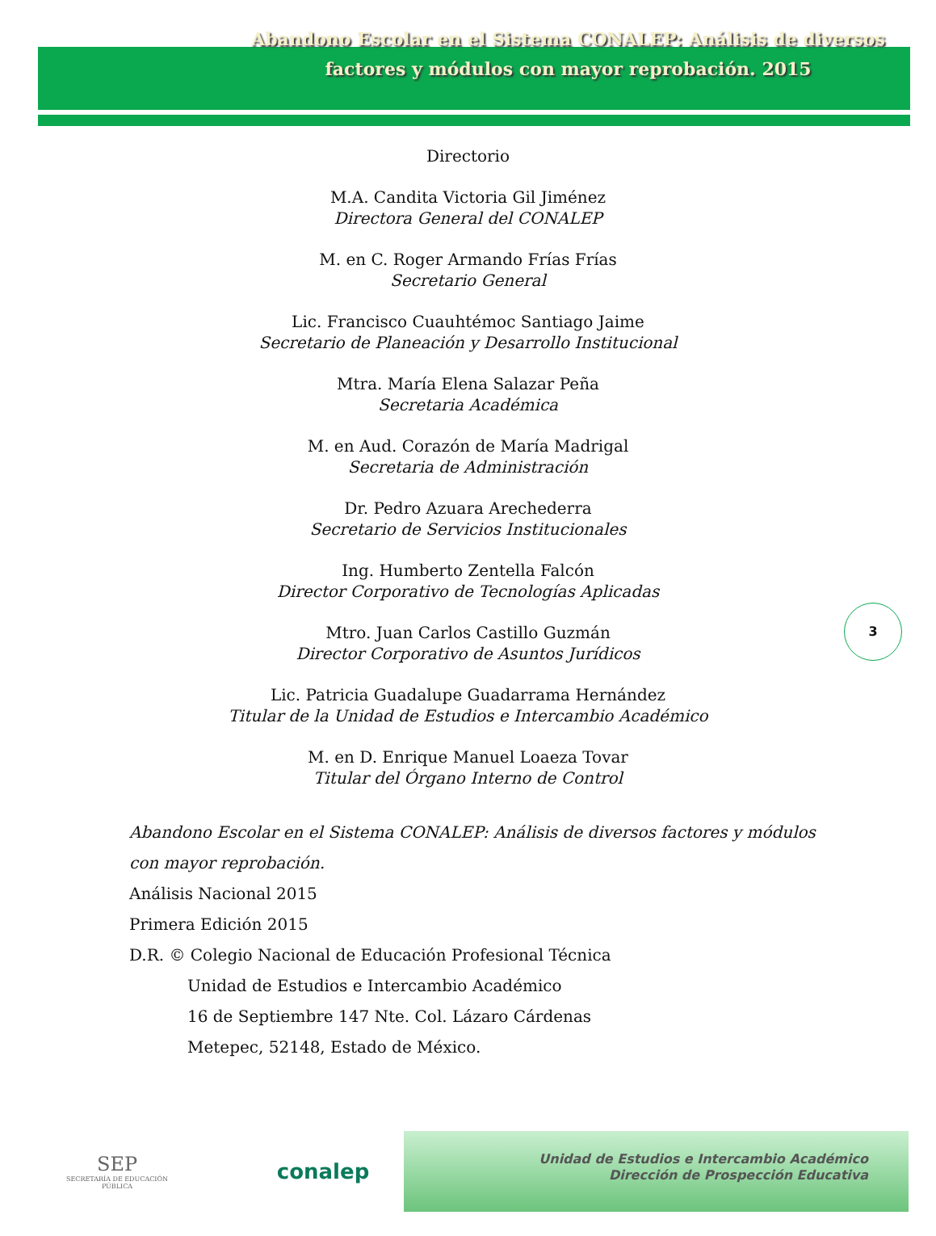Abandono Escolar en el Sistema CONALEP: Análisis de diversos factores y módulos con mayor reprobación. 2015
Directorio
M.A. Candita Victoria Gil Jiménez
Directora General del CONALEP
M. en C. Roger Armando Frías Frías
Secretario General
Lic. Francisco Cuauhtémoc Santiago Jaime
Secretario de Planeación y Desarrollo Institucional
Mtra. María Elena Salazar Peña
Secretaria Académica
M. en Aud. Corazón de María Madrigal
Secretaria de Administración
Dr. Pedro Azuara Arechederra
Secretario de Servicios Institucionales
Ing. Humberto Zentella Falcón
Director Corporativo de Tecnologías Aplicadas
Mtro. Juan Carlos Castillo Guzmán
Director Corporativo de Asuntos Jurídicos
Lic. Patricia Guadalupe Guadarrama Hernández
Titular de la Unidad de Estudios e Intercambio Académico
M. en D. Enrique Manuel Loaeza Tovar
Titular del Órgano Interno de Control
3
Abandono Escolar en el Sistema CONALEP: Análisis de diversos factores y módulos
con mayor reprobación.
Análisis Nacional 2015
Primera Edición 2015
D.R. © Colegio Nacional de Educación Profesional Técnica
Unidad de Estudios e Intercambio Académico
16 de Septiembre 147 Nte. Col. Lázaro Cárdenas
Metepec, 52148, Estado de México.
SEP
SECRETARÍA DE EDUCACIÓN PÚBLICA
conalep
Unidad de Estudios e Intercambio Académico
Dirección de Prospección Educativa